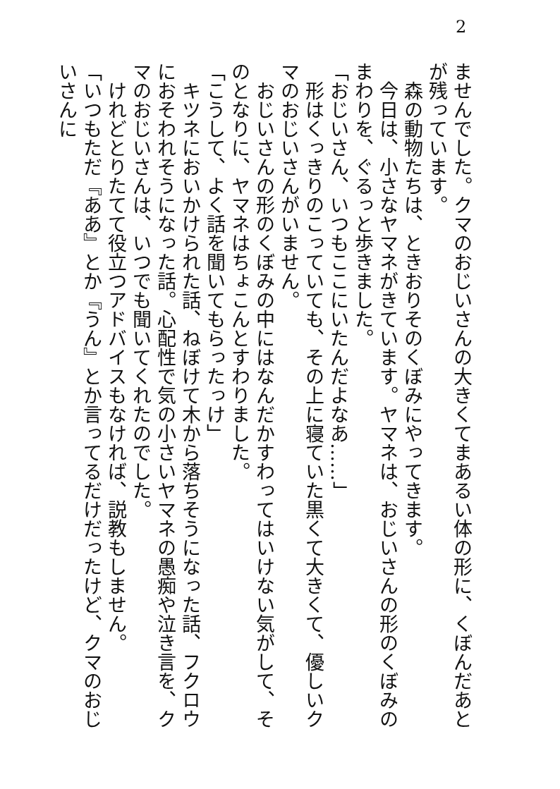2
ませんでした。クマのおじいさんの大きくてまあるい体の形に、くぼんだあとが残っています。
　森の動物たちは、ときおりそのくぼみにやってきます。
　今日は、小さなヤマネがきています。ヤマネは、おじいさんの形のくぼみのまわりを、ぐるっと歩きました。
「おじいさん、いつもここにいたんだよなあ……」
　形はくっきりのこっていても、その上に寝ていた黒くて大きくて、優しいクマのおじいさんがいません。
　おじいさんの形のくぼみの中にはなんだかすわってはいけない気がして、そのとなりに、ヤマネはちょこんとすわりました。
「こうして、よく話を聞いてもらったっけ」
　キツネにおいかけられた話、ねぼけて木から落ちそうになった話、フクロウにおそわれそうになった話。心配性で気の小さいヤマネの愚痴や泣き言を、クマのおじいさんは、いつでも聞いてくれたのでした。
　けれどとりたてて役立つアドバイスもなければ、説教もしません。
「いつもただ『ああ』とか『うん』とか言ってるだけだったけど、クマのおじいさんに